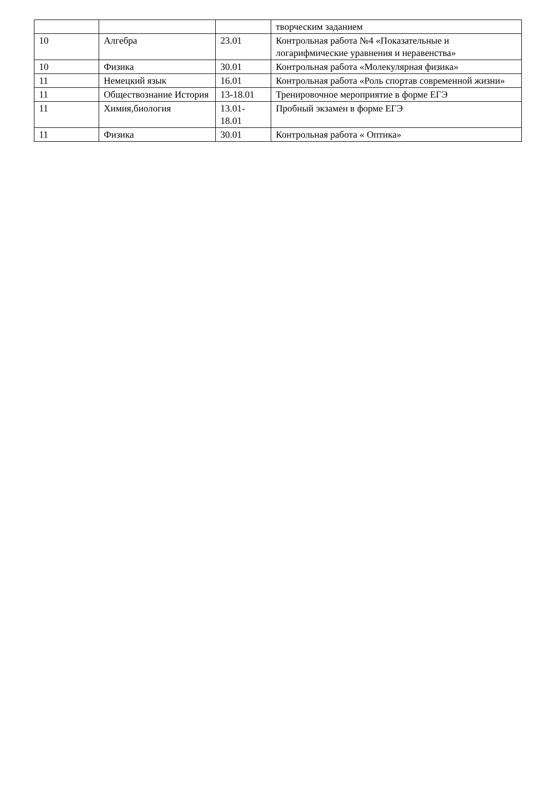| | | | творческим заданием |
| 10 | Алгебра | 23.01 | Контрольная работа №4 «Показательные и логарифмические уравнения и неравенства» |
| 10 | Физика | 30.01 | Контрольная работа «Молекулярная физика» |
| 11 | Немецкий язык | 16.01 | Контрольная работа «Роль спортав современной жизни» |
| 11 | Обществознание История | 13-18.01 | Тренировочное мероприятие в форме ЕГЭ |
| 11 | Химия,биология | 13.01- 18.01 | Пробный экзамен в форме ЕГЭ |
| 11 | Физика | 30.01 | Контрольная работа « Оптика» |